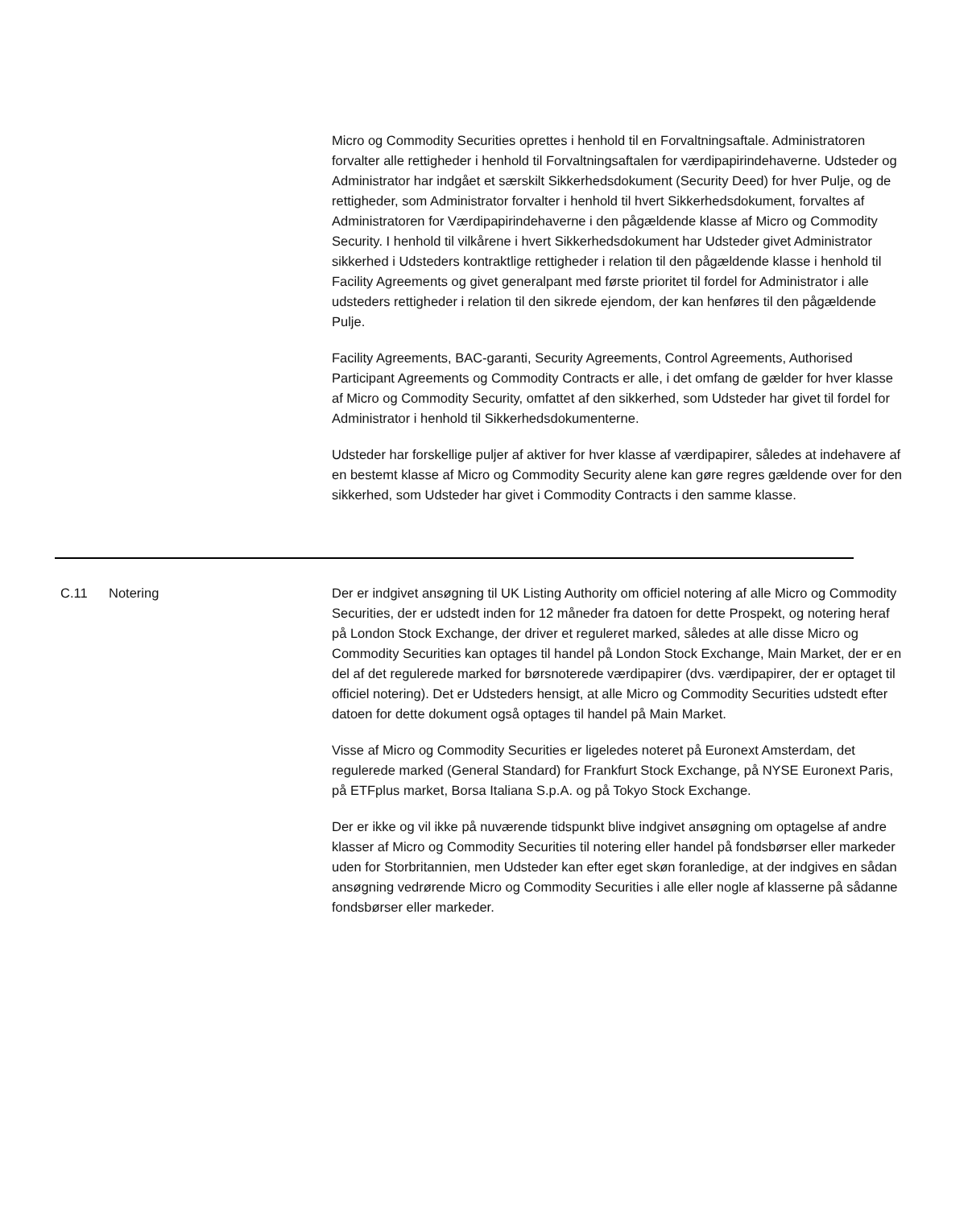Micro og Commodity Securities oprettes i henhold til en Forvaltningsaftale. Administratoren forvalter alle rettigheder i henhold til Forvaltningsaftalen for værdipapirindehaverne. Udsteder og Administrator har indgået et særskilt Sikkerhedsdokument (Security Deed) for hver Pulje, og de rettigheder, som Administrator forvalter i henhold til hvert Sikkerhedsdokument, forvaltes af Administratoren for Værdipapirindehaverne i den pågældende klasse af Micro og Commodity Security. I henhold til vilkårene i hvert Sikkerhedsdokument har Udsteder givet Administrator sikkerhed i Udsteders kontraktlige rettigheder i relation til den pågældende klasse i henhold til Facility Agreements og givet generalpant med første prioritet til fordel for Administrator i alle udsteders rettigheder i relation til den sikrede ejendom, der kan henføres til den pågældende Pulje.
Facility Agreements, BAC-garanti, Security Agreements, Control Agreements, Authorised Participant Agreements og Commodity Contracts er alle, i det omfang de gælder for hver klasse af Micro og Commodity Security, omfattet af den sikkerhed, som Udsteder har givet til fordel for Administrator i henhold til Sikkerhedsdokumenterne.
Udsteder har forskellige puljer af aktiver for hver klasse af værdipapirer, således at indehavere af en bestemt klasse af Micro og Commodity Security alene kan gøre regres gældende over for den sikkerhed, som Udsteder har givet i Commodity Contracts i den samme klasse.
C.11 Notering Der er indgivet ansøgning til UK Listing Authority om officiel notering af alle Micro og Commodity Securities, der er udstedt inden for 12 måneder fra datoen for dette Prospekt, og notering heraf på London Stock Exchange, der driver et reguleret marked, således at alle disse Micro og Commodity Securities kan optages til handel på London Stock Exchange, Main Market, der er en del af det regulerede marked for børsnoterede værdipapirer (dvs. værdipapirer, der er optaget til officiel notering). Det er Udsteders hensigt, at alle Micro og Commodity Securities udstedt efter datoen for dette dokument også optages til handel på Main Market.
Visse af Micro og Commodity Securities er ligeledes noteret på Euronext Amsterdam, det regulerede marked (General Standard) for Frankfurt Stock Exchange, på NYSE Euronext Paris, på ETFplus market, Borsa Italiana S.p.A. og på Tokyo Stock Exchange.
Der er ikke og vil ikke på nuværende tidspunkt blive indgivet ansøgning om optagelse af andre klasser af Micro og Commodity Securities til notering eller handel på fondsbørser eller markeder uden for Storbritannien, men Udsteder kan efter eget skøn foranledige, at der indgives en sådan ansøgning vedrørende Micro og Commodity Securities i alle eller nogle af klasserne på sådanne fondsbørser eller markeder.